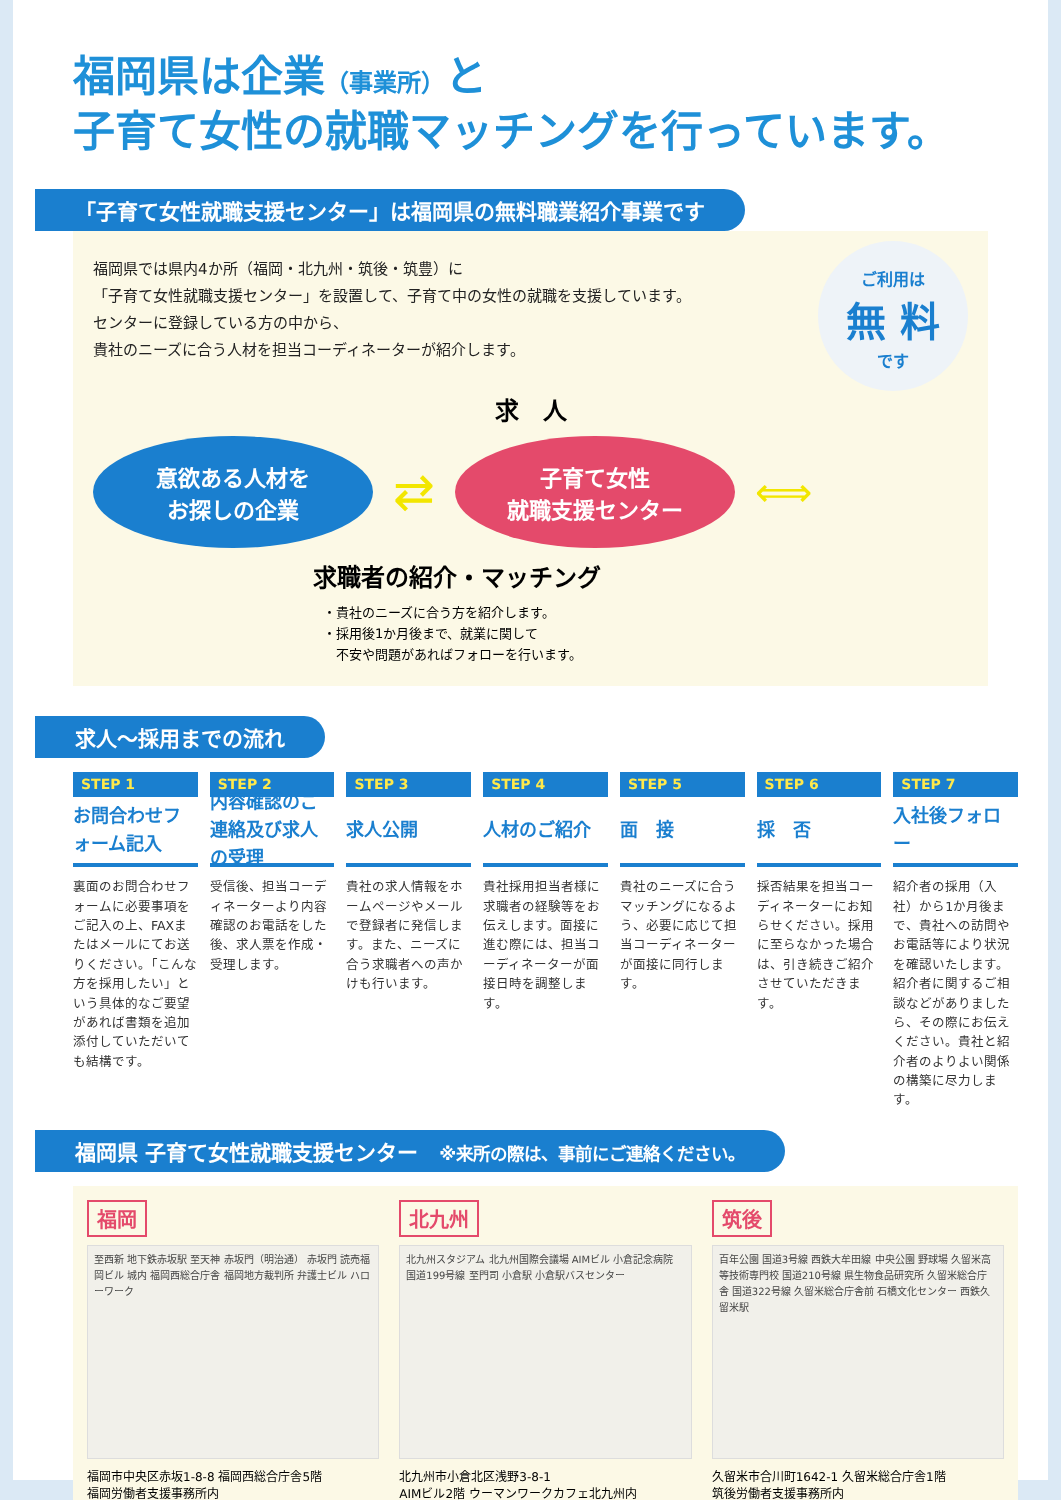福岡県は企業（事業所）と
子育て女性の就職マッチングを行っています。
「子育て女性就職支援センター」は福岡県の無料職業紹介事業です
福岡県では県内4か所（福岡・北九州・筑後・筑豊）に
「子育て女性就職支援センター」を設置して、子育て中の女性の就職を支援しています。
センターに登録している方の中から、
貴社のニーズに合う人材を担当コーディネーターが紹介します。
ご利用は
無 料
です
求　人
意欲ある人材を
お探しの企業
⇄
子育て女性
就職支援センター
⟺
求職者の紹介・マッチング
・貴社のニーズに合う方を紹介します。
・採用後1か月後まで、就業に関して
　不安や問題があればフォローを行います。
求人～採用までの流れ
STEP 1
お問合わせフォーム記入
裏面のお問合わせフォームに必要事項をご記入の上、FAXまたはメールにてお送りください。「こんな方を採用したい」という具体的なご要望があれば書類を追加添付していただいても結構です。
STEP 2
内容確認のご連絡及び求人の受理
受信後、担当コーディネーターより内容確認のお電話をした後、求人票を作成・受理します。
STEP 3
求人公開
貴社の求人情報をホームページやメールで登録者に発信します。また、ニーズに合う求職者への声かけも行います。
STEP 4
人材のご紹介
貴社採用担当者様に求職者の経験等をお伝えします。面接に進む際には、担当コーディネーターが面接日時を調整します。
STEP 5
面　接
貴社のニーズに合うマッチングになるよう、必要に応じて担当コーディネーターが面接に同行します。
STEP 6
採　否
採否結果を担当コーディネーターにお知らせください。採用に至らなかった場合は、引き続きご紹介させていただきます。
STEP 7
入社後フォロー
紹介者の採用（入社）から1か月後まで、貴社への訪問やお電話等により状況を確認いたします。紹介者に関するご相談などがありましたら、その際にお伝えください。貴社と紹介者のよりよい関係の構築に尽力します。
福岡県 子育て女性就職支援センター　※来所の際は、事前にご連絡ください。
福岡
至西新 地下鉄赤坂駅 至天神 赤坂門（明治通） 赤坂門 読売福岡ビル 城内 福岡西総合庁舎 福岡地方裁判所 弁護士ビル ハローワーク
福岡市中央区赤坂1-8-8 福岡西総合庁舎5階
福岡労働者支援事務所内
北九州
北九州スタジアム 北九州国際会議場 AIMビル 小倉記念病院 国道199号線 至門司 小倉駅 小倉駅バスセンター
北九州市小倉北区浅野3-8-1
AIMビル2階 ウーマンワークカフェ北九州内
筑後
百年公園 国道3号線 西鉄大牟田線 中央公園 野球場 久留米高等技術専門校 国道210号線 県生物食品研究所 久留米総合庁舎 国道322号線 久留米総合庁舎前 石橋文化センター 西鉄久留米駅
久留米市合川町1642-1 久留米総合庁舎1階
筑後労働者支援事務所内